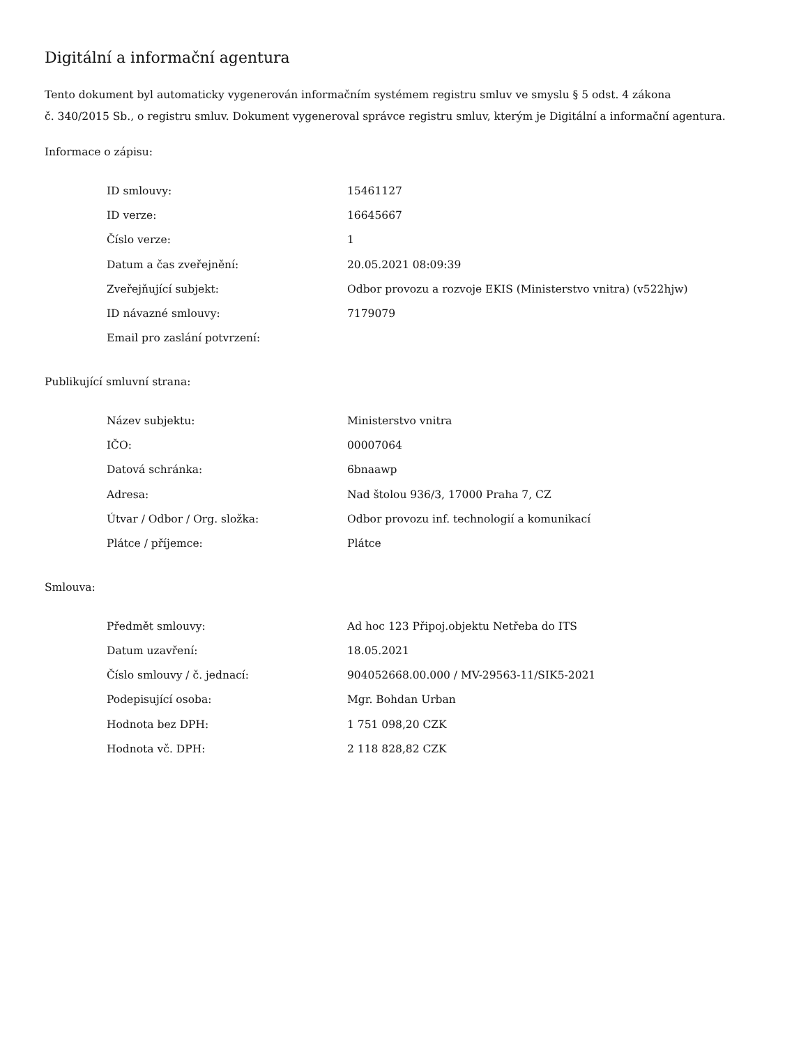Digitální a informační agentura
Tento dokument byl automaticky vygenerován informačním systémem registru smluv ve smyslu § 5 odst. 4 zákona
č. 340/2015 Sb., o registru smluv. Dokument vygeneroval správce registru smluv, kterým je Digitální a informační agentura.
Informace o zápisu:
| ID smlouvy: | 15461127 |
| ID verze: | 16645667 |
| Číslo verze: | 1 |
| Datum a čas zveřejnění: | 20.05.2021 08:09:39 |
| Zveřejňující subjekt: | Odbor provozu a rozvoje EKIS (Ministerstvo vnitra) (v522hjw) |
| ID návazné smlouvy: | 7179079 |
| Email pro zaslání potvrzení: | |
Publikující smluvní strana:
| Název subjektu: | Ministerstvo vnitra |
| IČO: | 00007064 |
| Datová schránka: | 6bnaawp |
| Adresa: | Nad štolou 936/3, 17000 Praha 7, CZ |
| Útvar / Odbor / Org. složka: | Odbor provozu inf. technologií a komunikací |
| Plátce / příjemce: | Plátce |
Smlouva:
| Předmět smlouvy: | Ad hoc 123 Připoj.objektu Netřeba do ITS |
| Datum uzavření: | 18.05.2021 |
| Číslo smlouvy / č. jednací: | 904052668.00.000 / MV-29563-11/SIK5-2021 |
| Podepisující osoba: | Mgr. Bohdan Urban |
| Hodnota bez DPH: | 1 751 098,20 CZK |
| Hodnota vč. DPH: | 2 118 828,82 CZK |